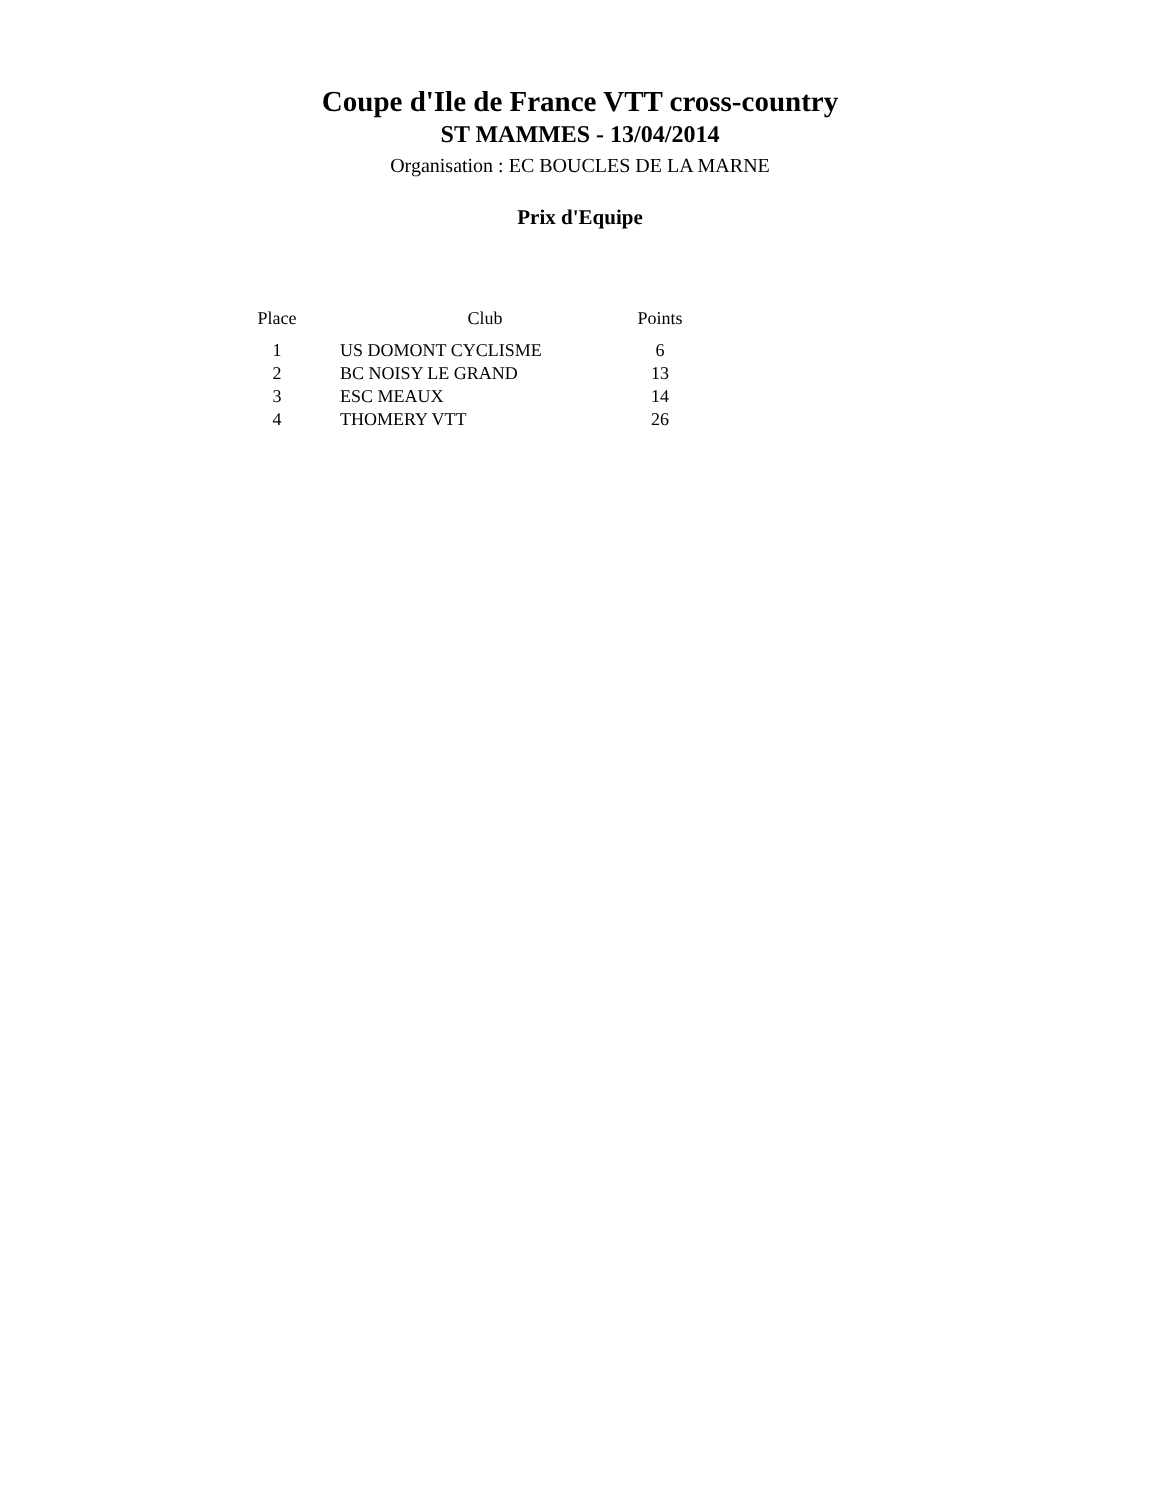Coupe d'Ile de France VTT cross-country
ST MAMMES - 13/04/2014
Organisation : EC BOUCLES DE LA MARNE
Prix d'Equipe
| Place | Club | Points |
| --- | --- | --- |
| 1 | US DOMONT CYCLISME | 6 |
| 2 | BC NOISY LE GRAND | 13 |
| 3 | ESC MEAUX | 14 |
| 4 | THOMERY VTT | 26 |